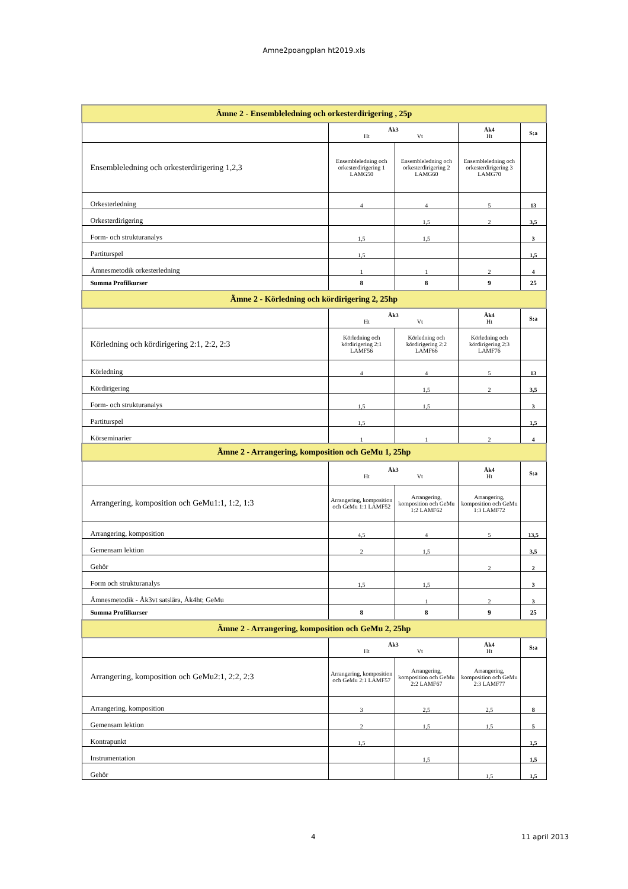Amne2poangplan ht2019.xls
| Ämne 2 - Ensembleledning och orkesterdirigering , 25p | | | | |
| | Åk3 Ht Vt | | Åk4 Ht | S:a |
| Ensembleledning och orkesterdirigering 1,2,3 | Ensembleledning och orkesterdirigering 1 LAMG50 | Ensembleledning och orkesterdirigering 2 LAMG60 | Ensembleledning och orkesterdirigering 3 LAMG70 | |
| Orkesterledning | 4 | 4 | 5 | 13 |
| Orkesterdirigering | | 1,5 | 2 | 3,5 |
| Form- och strukturanalys | 1,5 | 1,5 | | 3 |
| Partiturspel | 1,5 | | | 1,5 |
| Ämnesmetodik orkesterledning | 1 | 1 | 2 | 4 |
| Summa Profilkurser | 8 | 8 | 9 | 25 |
| Ämne 2 - Körledning och kördirigering 2, 25hp | | | | |
| | Åk3 Ht Vt | | Åk4 Ht | S:a |
| Körledning och kördirigering 2:1, 2:2, 2:3 | Körledning och kördirigering 2:1 LAMF56 | Körledning och kördirigering 2:2 LAMF66 | Körledning och kördirigering 2:3 LAMF76 | |
| Körledning | 4 | 4 | 5 | 13 |
| Kördirigering | | 1,5 | 2 | 3,5 |
| Form- och strukturanalys | 1,5 | 1,5 | | 3 |
| Partiturspel | 1,5 | | | 1,5 |
| Körseminarier | 1 | 1 | 2 | 4 |
| Ämne 2 - Arrangering, komposition och GeMu 1, 25hp | | | | |
| | Åk3 Ht Vt | | Åk4 Ht | S:a |
| Arrangering, komposition och GeMu1:1, 1:2, 1:3 | Arrangering, komposition och GeMu 1:1 LAMF52 | Arrangering, komposition och GeMu 1:2 LAMF62 | Arrangering, komposition och GeMu 1:3 LAMF72 | |
| Arrangering, komposition | 4,5 | 4 | 5 | 13,5 |
| Gemensam lektion | 2 | 1,5 | | 3,5 |
| Gehör | | | 2 | 2 |
| Form och strukturanalys | 1,5 | 1,5 | | 3 |
| Ämnesmetodik - Åk3vt satslära, Åk4ht; GeMu | | 1 | 2 | 3 |
| Summa Profilkurser | 8 | 8 | 9 | 25 |
| Ämne 2 - Arrangering, komposition och GeMu 2, 25hp | | | | |
| | Åk3 Ht Vt | | Åk4 Ht | S:a |
| Arrangering, komposition och GeMu2:1, 2:2, 2:3 | Arrangering, komposition och GeMu 2:1 LAMF57 | Arrangering, komposition och GeMu 2:2 LAMF67 | Arrangering, komposition och GeMu 2:3 LAMF77 | |
| Arrangering, komposition | 3 | 2,5 | 2,5 | 8 |
| Gemensam lektion | 2 | 1,5 | 1,5 | 5 |
| Kontrapunkt | 1,5 | | | 1,5 |
| Instrumentation | | 1,5 | | 1,5 |
| Gehör | | | 1,5 | 1,5 |
4 11 april 2013